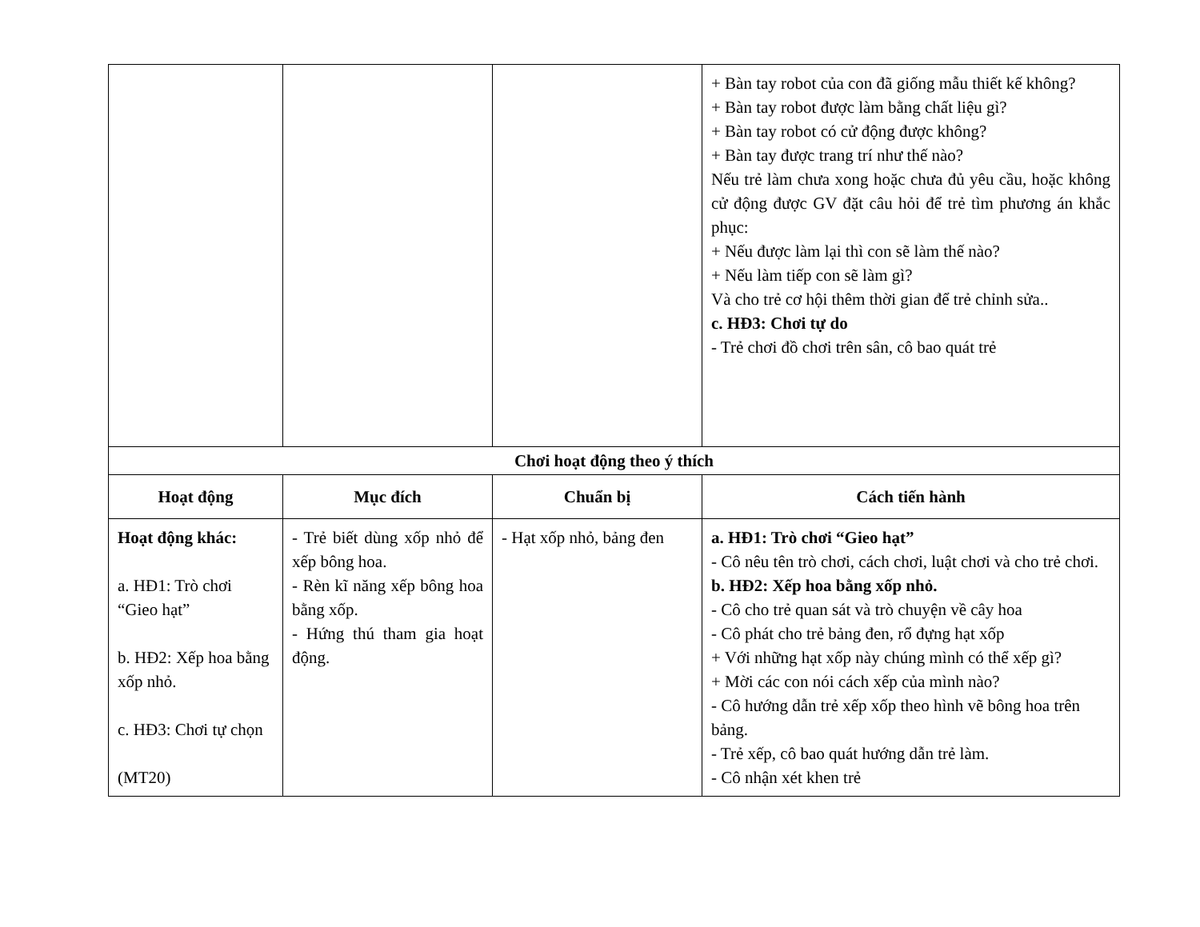| | | | + Bàn tay robot của con đã giống mẫu thiết kế không? + Bàn tay robot được làm bằng chất liệu gì? + Bàn tay robot có cử động được không? + Bàn tay được trang trí như thế nào? Nếu trẻ làm chưa xong hoặc chưa đủ yêu cầu, hoặc không cử động được GV đặt câu hỏi để trẻ tìm phương án khắc phục: + Nếu được làm lại thì con sẽ làm thế nào? + Nếu làm tiếp con sẽ làm gì? Và cho trẻ cơ hội thêm thời gian để trẻ chỉnh sửa.. c. HĐ3: Chơi tự do - Trẻ chơi đồ chơi trên sân, cô bao quát trẻ |
| Chơi hoạt động theo ý thích | | | |
| Hoạt động | Mục đích | Chuẩn bị | Cách tiến hành |
| Hoạt động khác: a. HĐ1: Trò chơi “Gieo hạt” b. HĐ2: Xếp hoa bằng xốp nhỏ. c. HĐ3: Chơi tự chọn (MT20) | - Trẻ biết dùng xốp nhỏ để xếp bông hoa. - Rèn kĩ năng xếp bông hoa bằng xốp. - Hứng thú tham gia hoạt động. | - Hạt xốp nhỏ, bảng đen | a. HĐ1: Trò chơi “Gieo hạt” - Cô nêu tên trò chơi, cách chơi, luật chơi và cho trẻ chơi. b. HĐ2: Xếp hoa bằng xốp nhỏ. - Cô cho trẻ quan sát và trò chuyện về cây hoa - Cô phát cho trẻ bảng đen, rổ đựng hạt xốp + Với những hạt xốp này chúng mình có thể xếp gì? + Mời các con nói cách xếp của mình nào? - Cô hướng dẫn trẻ xếp xốp theo hình vẽ bông hoa trên bảng. - Trẻ xếp, cô bao quát hướng dẫn trẻ làm. - Cô nhận xét khen trẻ |